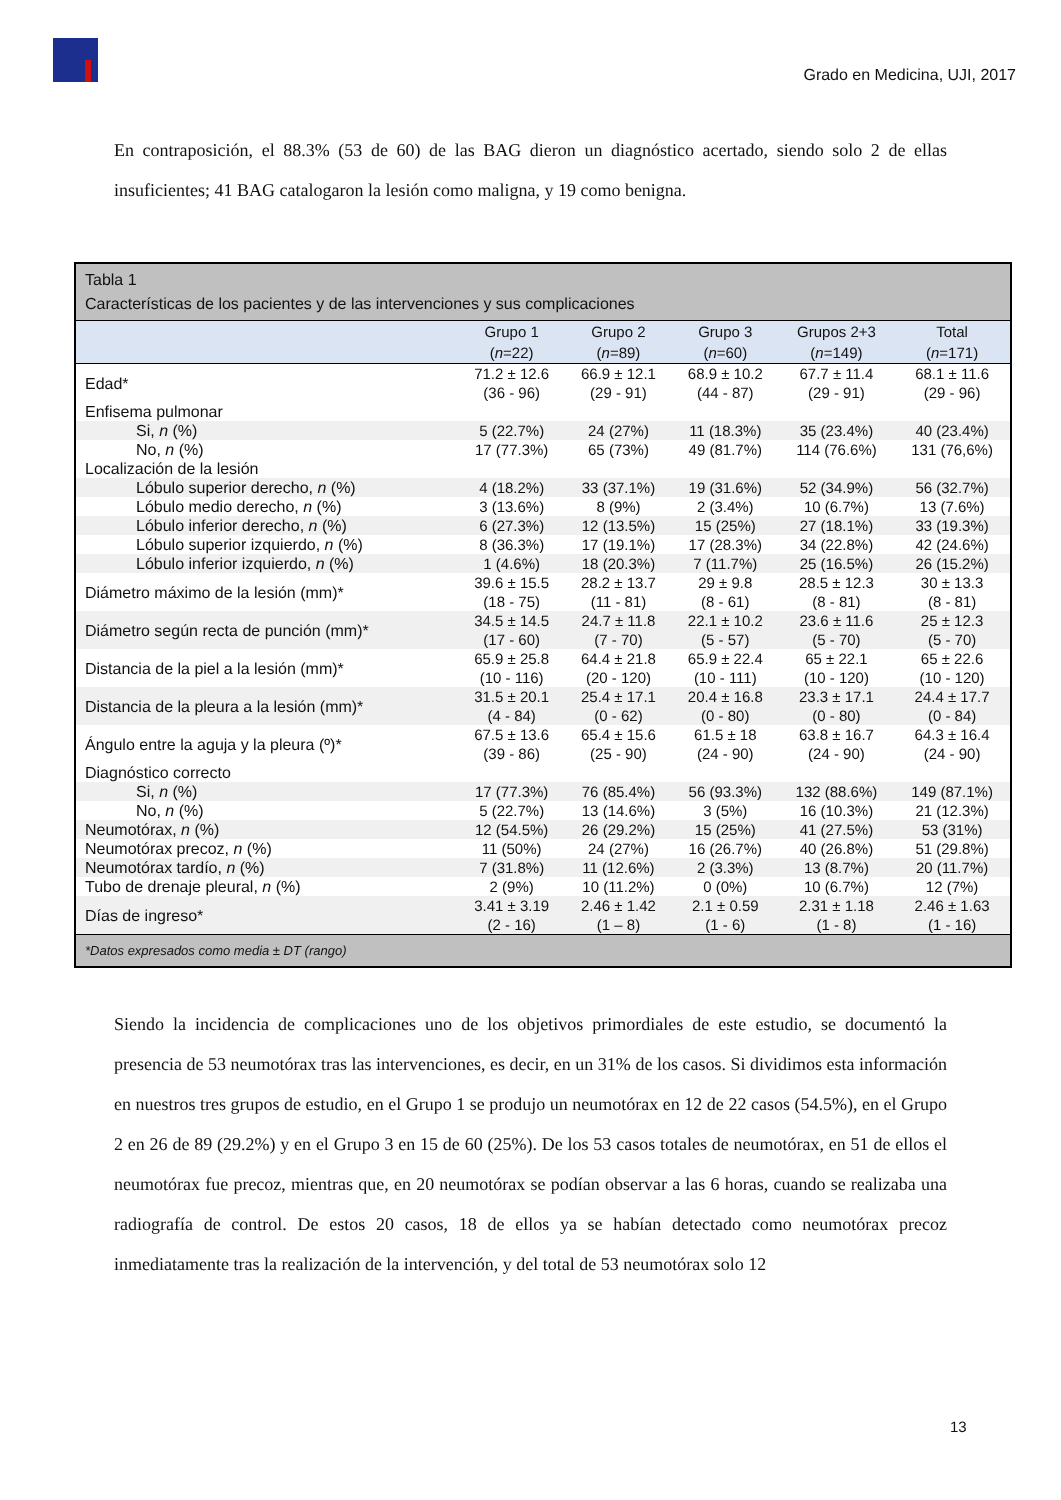Grado en Medicina, UJI, 2017
En contraposición, el 88.3% (53 de 60) de las BAG dieron un diagnóstico acertado, siendo solo 2 de ellas insuficientes; 41 BAG catalogaron la lesión como maligna, y 19 como benigna.
| Tabla 1 Características de los pacientes y de las intervenciones y sus complicaciones | | | | | |
| | Grupo 1 ( n =22) | Grupo 2 ( n =89) | Grupo 3 ( n =60) | Grupos 2+3 ( n =149) | Total ( n =171) |
| Edad* | 71.2 ± 12.6 (36 - 96) | 66.9 ± 12.1 (29 - 91) | 68.9 ± 10.2 (44 - 87) | 67.7 ± 11.4 (29 - 91) | 68.1 ± 11.6 (29 - 96) |
| Enfisema pulmonar | | | | | |
| Si, n (%) | 5 (22.7%) | 24 (27%) | 11 (18.3%) | 35 (23.4%) | 40 (23.4%) |
| No, n (%) | 17 (77.3%) | 65 (73%) | 49 (81.7%) | 114 (76.6%) | 131 (76,6%) |
| Localización de la lesión | | | | | |
| Lóbulo superior derecho, n (%) | 4 (18.2%) | 33 (37.1%) | 19 (31.6%) | 52 (34.9%) | 56 (32.7%) |
| Lóbulo medio derecho, n (%) | 3 (13.6%) | 8 (9%) | 2 (3.4%) | 10 (6.7%) | 13 (7.6%) |
| Lóbulo inferior derecho, n (%) | 6 (27.3%) | 12 (13.5%) | 15 (25%) | 27 (18.1%) | 33 (19.3%) |
| Lóbulo superior izquierdo, n (%) | 8 (36.3%) | 17 (19.1%) | 17 (28.3%) | 34 (22.8%) | 42 (24.6%) |
| Lóbulo inferior izquierdo, n (%) | 1 (4.6%) | 18 (20.3%) | 7 (11.7%) | 25 (16.5%) | 26 (15.2%) |
| Diámetro máximo de la lesión (mm)* | 39.6 ± 15.5 (18 - 75) | 28.2 ± 13.7 (11 - 81) | 29 ± 9.8 (8 - 61) | 28.5 ± 12.3 (8 - 81) | 30 ± 13.3 (8 - 81) |
| Diámetro según recta de punción (mm)* | 34.5 ± 14.5 (17 - 60) | 24.7 ± 11.8 (7 - 70) | 22.1 ± 10.2 (5 - 57) | 23.6 ± 11.6 (5 - 70) | 25 ± 12.3 (5 - 70) |
| Distancia de la piel a la lesión (mm)* | 65.9 ± 25.8 (10 - 116) | 64.4 ± 21.8 (20 - 120) | 65.9 ± 22.4 (10 - 111) | 65 ± 22.1 (10 - 120) | 65 ± 22.6 (10 - 120) |
| Distancia de la pleura a la lesión (mm)* | 31.5 ± 20.1 (4 - 84) | 25.4 ± 17.1 (0 - 62) | 20.4 ± 16.8 (0 - 80) | 23.3 ± 17.1 (0 - 80) | 24.4 ± 17.7 (0 - 84) |
| Ángulo entre la aguja y la pleura (º)* | 67.5 ± 13.6 (39 - 86) | 65.4 ± 15.6 (25 - 90) | 61.5 ± 18 (24 - 90) | 63.8 ± 16.7 (24 - 90) | 64.3 ± 16.4 (24 - 90) |
| Diagnóstico correcto | | | | | |
| Si, n (%) | 17 (77.3%) | 76 (85.4%) | 56 (93.3%) | 132 (88.6%) | 149 (87.1%) |
| No, n (%) | 5 (22.7%) | 13 (14.6%) | 3 (5%) | 16 (10.3%) | 21 (12.3%) |
| Neumotórax, n (%) | 12 (54.5%) | 26 (29.2%) | 15 (25%) | 41 (27.5%) | 53 (31%) |
| Neumotórax precoz, n (%) | 11 (50%) | 24 (27%) | 16 (26.7%) | 40 (26.8%) | 51 (29.8%) |
| Neumotórax tardío, n (%) | 7 (31.8%) | 11 (12.6%) | 2 (3.3%) | 13 (8.7%) | 20 (11.7%) |
| Tubo de drenaje pleural, n (%) | 2 (9%) | 10 (11.2%) | 0 (0%) | 10 (6.7%) | 12 (7%) |
| Días de ingreso* | 3.41 ± 3.19 (2 - 16) | 2.46 ± 1.42 (1 – 8) | 2.1 ± 0.59 (1 - 6) | 2.31 ± 1.18 (1 - 8) | 2.46 ± 1.63 (1 - 16) |
| *Datos expresados como media ± DT (rango) | | | | | |
Siendo la incidencia de complicaciones uno de los objetivos primordiales de este estudio, se documentó la presencia de 53 neumotórax tras las intervenciones, es decir, en un 31% de los casos. Si dividimos esta información en nuestros tres grupos de estudio, en el Grupo 1 se produjo un neumotórax en 12 de 22 casos (54.5%), en el Grupo 2 en 26 de 89 (29.2%) y en el Grupo 3 en 15 de 60 (25%). De los 53 casos totales de neumotórax, en 51 de ellos el neumotórax fue precoz, mientras que, en 20 neumotórax se podían observar a las 6 horas, cuando se realizaba una radiografía de control. De estos 20 casos, 18 de ellos ya se habían detectado como neumotórax precoz inmediatamente tras la realización de la intervención, y del total de 53 neumotórax solo 12
13